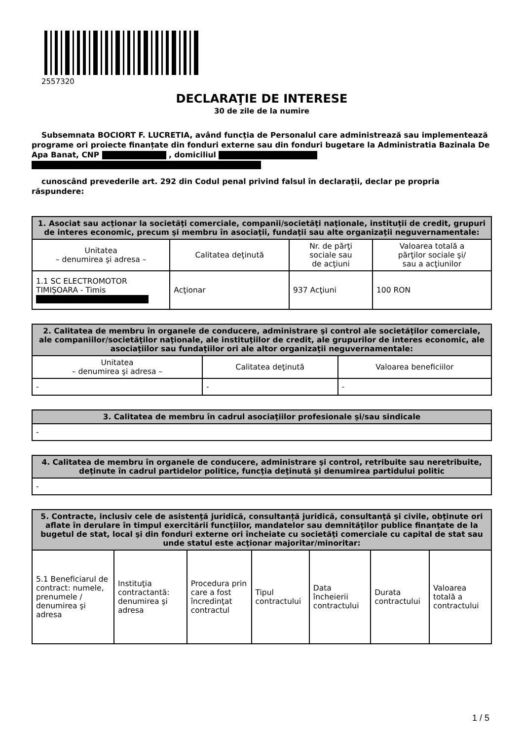2557320
DECLARAŢIE DE INTERESE
30 de zile de la numire
Subsemnata BOCIORT F. LUCRETIA, având funcţia de Personalul care administrează sau implementează programe ori proiecte finanțate din fonduri externe sau din fonduri bugetare la Administratia Bazinala De Apa Banat, CNP , domiciliul
cunoscând prevederile art. 292 din Codul penal privind falsul în declaraţii, declar pe propria răspundere:
| 1. Asociat sau acţionar la societăţi comerciale, companii/societăţi naţionale, instituţii de credit, grupuri de interes economic, precum şi membru în asociaţii, fundaţii sau alte organizaţii neguvernamentale: | | | |
| --- | --- | --- | --- |
| Unitatea – denumirea şi adresa – | Calitatea deţinută | Nr. de părţi sociale sau de acţiuni | Valoarea totală a părţilor sociale şi/ sau a acţiunilor |
| 1.1 SC ELECTROMOTOR TIMIȘOARA - Timis | Acţionar | 937 Acţiuni | 100 RON |
| 2. Calitatea de membru în organele de conducere, administrare şi control ale societăţilor comerciale, ale companiilor/societăţilor naţionale, ale instituţiilor de credit, ale grupurilor de interes economic, ale asociaţiilor sau fundaţiilor ori ale altor organizaţii neguvernamentale: | | |
| --- | --- | --- |
| Unitatea – denumirea şi adresa – | Calitatea deţinută | Valoarea beneficiilor |
| - | - | - |
| 3. Calitatea de membru în cadrul asociaţiilor profesionale şi/sau sindicale |
| --- |
| - |
| 4. Calitatea de membru în organele de conducere, administrare şi control, retribuite sau neretribuite, deţinute în cadrul partidelor politice, funcţia deţinută şi denumirea partidului politic |
| --- |
| - |
| 5. Contracte, inclusiv cele de asistenţă juridică, consultanță juridică, consultanţă şi civile, obţinute ori aflate în derulare în timpul exercitării funcţiilor, mandatelor sau demnităţilor publice finanţate de la bugetul de stat, local şi din fonduri externe ori încheiate cu societăţi comerciale cu capital de stat sau unde statul este acţionar majoritar/minoritar: | | | | | | |
| --- | --- | --- | --- | --- | --- | --- |
| 5.1 Beneficiarul de contract: numele, prenumele / denumirea şi adresa | Instituţia contractantă: denumirea şi adresa | Procedura prin care a fost încredinţat contractul | Tipul contractului | Data încheierii contractului | Durata contractului | Valoarea totală a contractului |
1 / 5